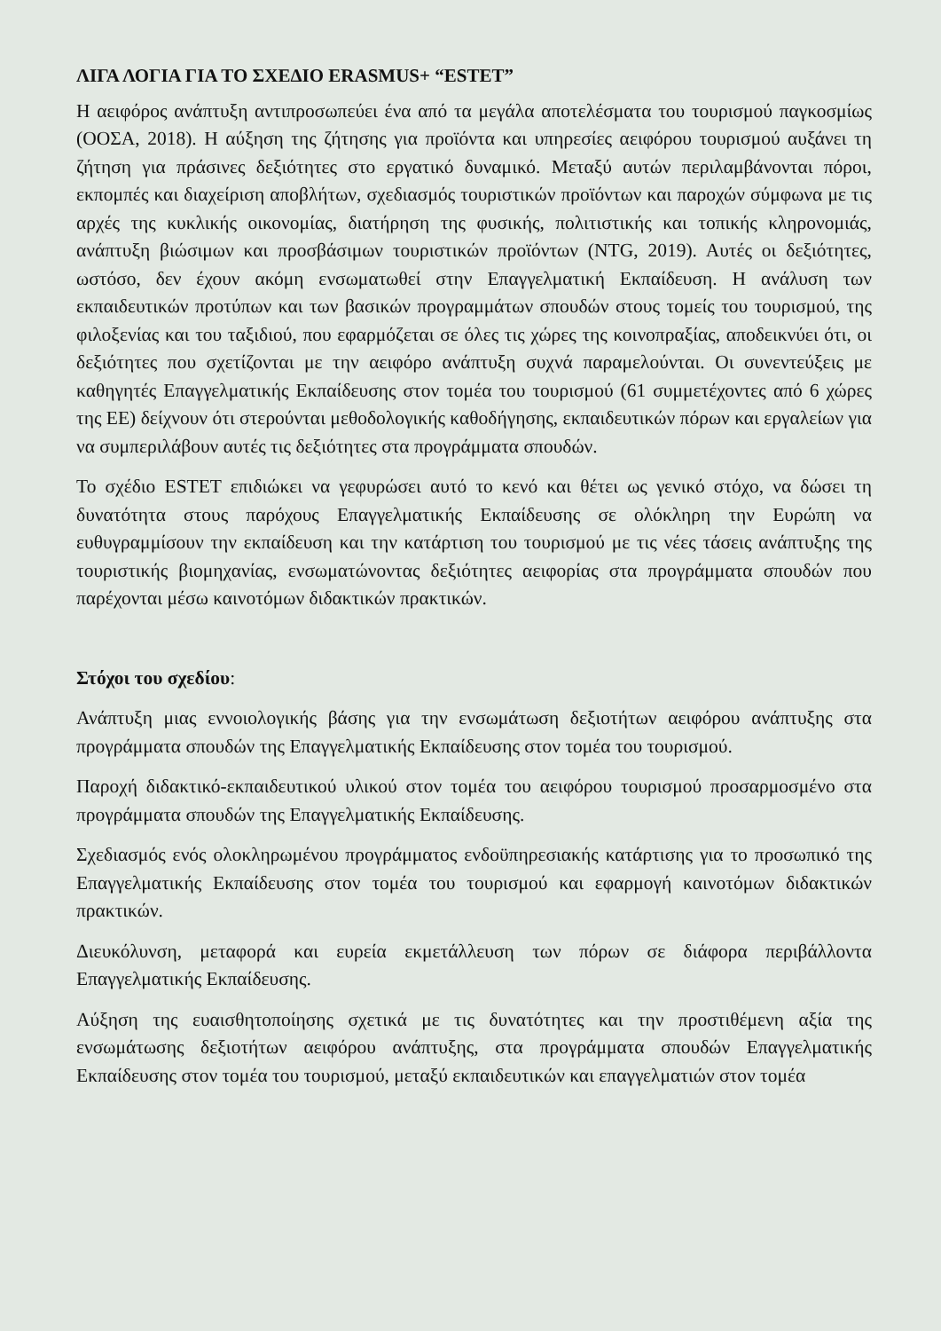ΛΙΓΑ ΛΟΓΙΑ ΓΙΑ ΤΟ ΣΧΕΔΙΟ ERASMUS+ “ESTET”
Η αειφόρος ανάπτυξη αντιπροσωπεύει ένα από τα μεγάλα αποτελέσματα του τουρισμού παγκοσμίως (ΟΟΣΑ, 2018). Η αύξηση της ζήτησης για προϊόντα και υπηρεσίες αειφόρου τουρισμού αυξάνει τη ζήτηση για πράσινες δεξιότητες στο εργατικό δυναμικό. Μεταξύ αυτών περιλαμβάνονται πόροι, εκπομπές και διαχείριση αποβλήτων, σχεδιασμός τουριστικών προϊόντων και παροχών σύμφωνα με τις αρχές της κυκλικής οικονομίας, διατήρηση της φυσικής, πολιτιστικής και τοπικής κληρονομιάς, ανάπτυξη βιώσιμων και προσβάσιμων τουριστικών προϊόντων (NTG, 2019). Αυτές οι δεξιότητες, ωστόσο, δεν έχουν ακόμη ενσωματωθεί στην Επαγγελματική Εκπαίδευση. Η ανάλυση των εκπαιδευτικών προτύπων και των βασικών προγραμμάτων σπουδών στους τομείς του τουρισμού, της φιλοξενίας και του ταξιδιού, που εφαρμόζεται σε όλες τις χώρες της κοινοπραξίας, αποδεικνύει ότι, οι δεξιότητες που σχετίζονται με την αειφόρο ανάπτυξη συχνά παραμελούνται. Οι συνεντεύξεις με καθηγητές Επαγγελματικής Εκπαίδευσης στον τομέα του τουρισμού (61 συμμετέχοντες από 6 χώρες της ΕΕ) δείχνουν ότι στερούνται μεθοδολογικής καθοδήγησης, εκπαιδευτικών πόρων και εργαλείων για να συμπεριλάβουν αυτές τις δεξιότητες στα προγράμματα σπουδών.
Το σχέδιο ESTET επιδιώκει να γεφυρώσει αυτό το κενό και θέτει ως γενικό στόχο, να δώσει τη δυνατότητα στους παρόχους Επαγγελματικής Εκπαίδευσης σε ολόκληρη την Ευρώπη να ευθυγραμμίσουν την εκπαίδευση και την κατάρτιση του τουρισμού με τις νέες τάσεις ανάπτυξης της τουριστικής βιομηχανίας, ενσωματώνοντας δεξιότητες αειφορίας στα προγράμματα σπουδών που παρέχονται μέσω καινοτόμων διδακτικών πρακτικών.
Στόχοι του σχεδίου:
Ανάπτυξη μιας εννοιολογικής βάσης για την ενσωμάτωση δεξιοτήτων αειφόρου ανάπτυξης στα προγράμματα σπουδών της Επαγγελματικής Εκπαίδευσης στον τομέα του τουρισμού.
Παροχή διδακτικό-εκπαιδευτικού υλικού στον τομέα του αειφόρου τουρισμού προσαρμοσμένο στα προγράμματα σπουδών της Επαγγελματικής Εκπαίδευσης.
Σχεδιασμός ενός ολοκληρωμένου προγράμματος ενδοϋπηρεσιακής κατάρτισης για το προσωπικό της Επαγγελματικής Εκπαίδευσης στον τομέα του τουρισμού και εφαρμογή καινοτόμων διδακτικών πρακτικών.
Διευκόλυνση, μεταφορά και ευρεία εκμετάλλευση των πόρων σε διάφορα περιβάλλοντα Επαγγελματικής Εκπαίδευσης.
Αύξηση της ευαισθητοποίησης σχετικά με τις δυνατότητες και την προστιθέμενη αξία της ενσωμάτωσης δεξιοτήτων αειφόρου ανάπτυξης, στα προγράμματα σπουδών Επαγγελματικής Εκπαίδευσης στον τομέα του τουρισμού, μεταξύ εκπαιδευτικών και επαγγελματιών στον τομέα